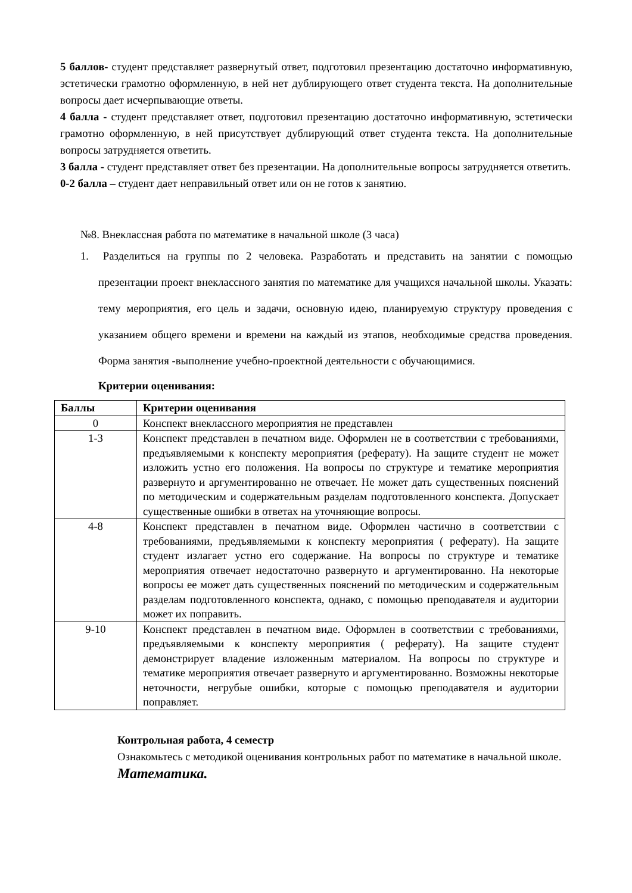5 баллов- студент представляет развернутый ответ, подготовил презентацию достаточно информативную, эстетически грамотно оформленную, в ней нет дублирующего ответ студента текста. На дополнительные вопросы дает исчерпывающие ответы.
4 балла - студент представляет ответ, подготовил презентацию достаточно информативную, эстетически грамотно оформленную, в ней присутствует дублирующий ответ студента текста. На дополнительные вопросы затрудняется ответить.
3 балла - студент представляет ответ без презентации. На дополнительные вопросы затрудняется ответить.
0-2 балла – студент дает неправильный ответ или он не готов к занятию.
№8. Внеклассная работа по математике в начальной школе (3 часа)
1. Разделиться на группы по 2 человека. Разработать и представить на занятии с помощью презентации проект внеклассного занятия по математике для учащихся начальной школы. Указать: тему мероприятия, его цель и задачи, основную идею, планируемую структуру проведения с указанием общего времени и времени на каждый из этапов, необходимые средства проведения. Форма занятия -выполнение учебно-проектной деятельности с обучающимися.
Критерии оценивания:
| Баллы | Критерии оценивания |
| --- | --- |
| 0 | Конспект внеклассного мероприятия не представлен |
| 1-3 | Конспект представлен в печатном виде. Оформлен не в соответствии с требованиями, предъявляемыми к конспекту мероприятия (реферату). На защите студент не может изложить устно его положения. На вопросы по структуре и тематике мероприятия развернуто и аргументированно не отвечает. Не может дать существенных пояснений по методическим и содержательным разделам подготовленного конспекта. Допускает существенные ошибки в ответах на уточняющие вопросы. |
| 4-8 | Конспект представлен в печатном виде. Оформлен частично в соответствии с требованиями, предъявляемыми к конспекту мероприятия ( реферату). На защите студент излагает устно его содержание. На вопросы по структуре и тематике мероприятия отвечает недостаточно развернуто и аргументированно. На некоторые вопросы ее может дать существенных пояснений по методическим и содержательным разделам подготовленного конспекта, однако, с помощью преподавателя и аудитории может их поправить. |
| 9-10 | Конспект представлен в печатном виде. Оформлен в соответствии с требованиями, предъявляемыми к конспекту мероприятия ( реферату). На защите студент демонстрирует владение изложенным материалом. На вопросы по структуре и тематике мероприятия отвечает развернуто и аргументированно. Возможны некоторые неточности, негрубые ошибки, которые с помощью преподавателя и аудитории поправляет. |
Контрольная работа, 4 семестр
Ознакомьтесь с методикой оценивания контрольных работ по математике в начальной школе.
Математика.